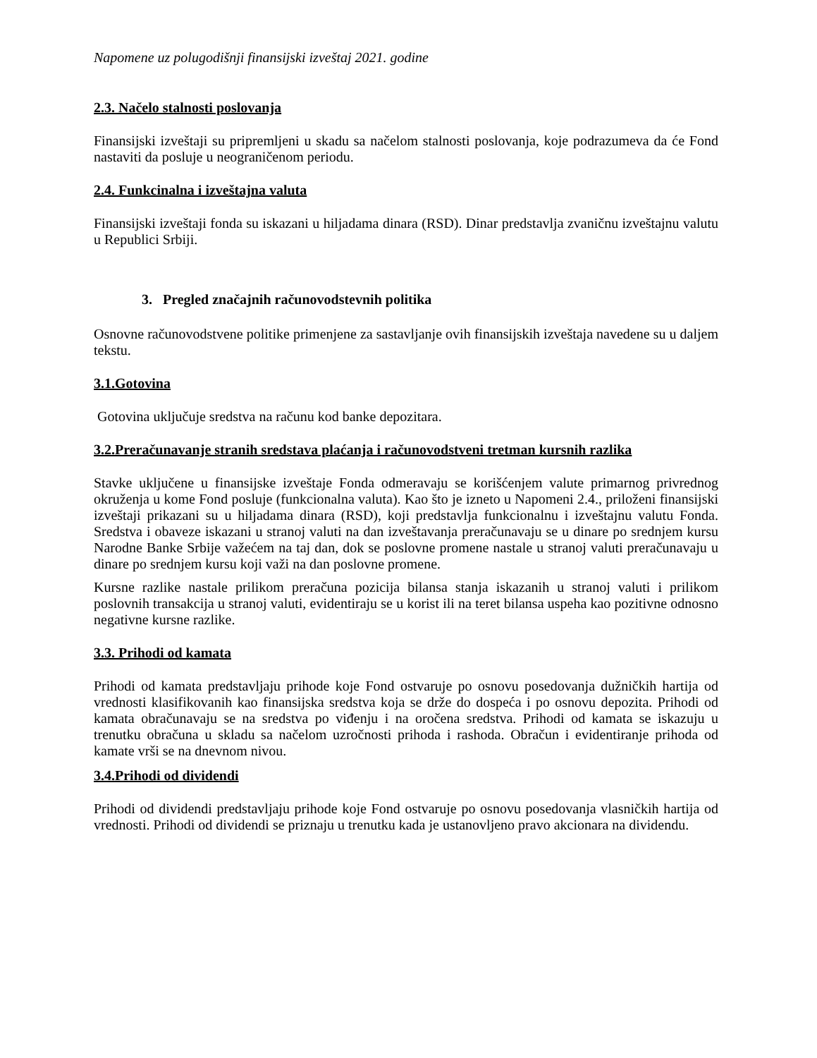Napomene uz polugodišnji finansijski izveštaj 2021. godine
2.3. Načelo stalnosti poslovanja
Finansijski izveštaji su pripremljeni u skadu sa načelom stalnosti poslovanja, koje podrazumeva da će Fond nastaviti da posluje u neograničenom periodu.
2.4. Funkcinalna i izveštajna valuta
Finansijski izveštaji fonda su iskazani u hiljadama dinara (RSD). Dinar predstavlja zvaničnu izveštajnu valutu u Republici Srbiji.
3. Pregled značajnih računovodstevnih politika
Osnovne računovodstvene politike primenjene za sastavljanje ovih finansijskih izveštaja navedene su u daljem tekstu.
3.1.Gotovina
Gotovina uključuje sredstva na računu kod banke depozitara.
3.2.Preračunavanje stranih sredstava plaćanja i računovodstveni tretman kursnih razlika
Stavke uključene u finansijske izveštaje Fonda odmeravaju se korišćenjem valute primarnog privrednog okruženja u kome Fond posluje (funkcionalna valuta). Kao što je izneto u Napomeni 2.4., priloženi finansijski izveštaji prikazani su u hiljadama dinara (RSD), koji predstavlja funkcionalnu i izveštajnu valutu Fonda. Sredstva i obaveze iskazani u stranoj valuti na dan izveštavanja preračunavaju se u dinare po srednjem kursu Narodne Banke Srbije važećem na taj dan, dok se poslovne promene nastale u stranoj valuti preračunavaju u dinare po srednjem kursu koji važi na dan poslovne promene.
Kursne razlike nastale prilikom preračuna pozicija bilansa stanja iskazanih u stranoj valuti i prilikom poslovnih transakcija u stranoj valuti, evidentiraju se u korist ili na teret bilansa uspeha kao pozitivne odnosno negativne kursne razlike.
3.3. Prihodi od kamata
Prihodi od kamata predstavljaju prihode koje Fond ostvaruje po osnovu posedovanja dužničkih hartija od vrednosti klasifikovanih kao finansijska sredstva koja se drže do dospeća i po osnovu depozita. Prihodi od kamata obračunavaju se na sredstva po viđenju i na oročena sredstva. Prihodi od kamata se iskazuju u trenutku obračuna u skladu sa načelom uzročnosti prihoda i rashoda. Obračun i evidentiranje prihoda od kamate vrši se na dnevnom nivou.
3.4.Prihodi od dividendi
Prihodi od dividendi predstavljaju prihode koje Fond ostvaruje po osnovu posedovanja vlasničkih hartija od vrednosti. Prihodi od dividendi se priznaju u trenutku kada je ustanovljeno pravo akcionara na dividendu.